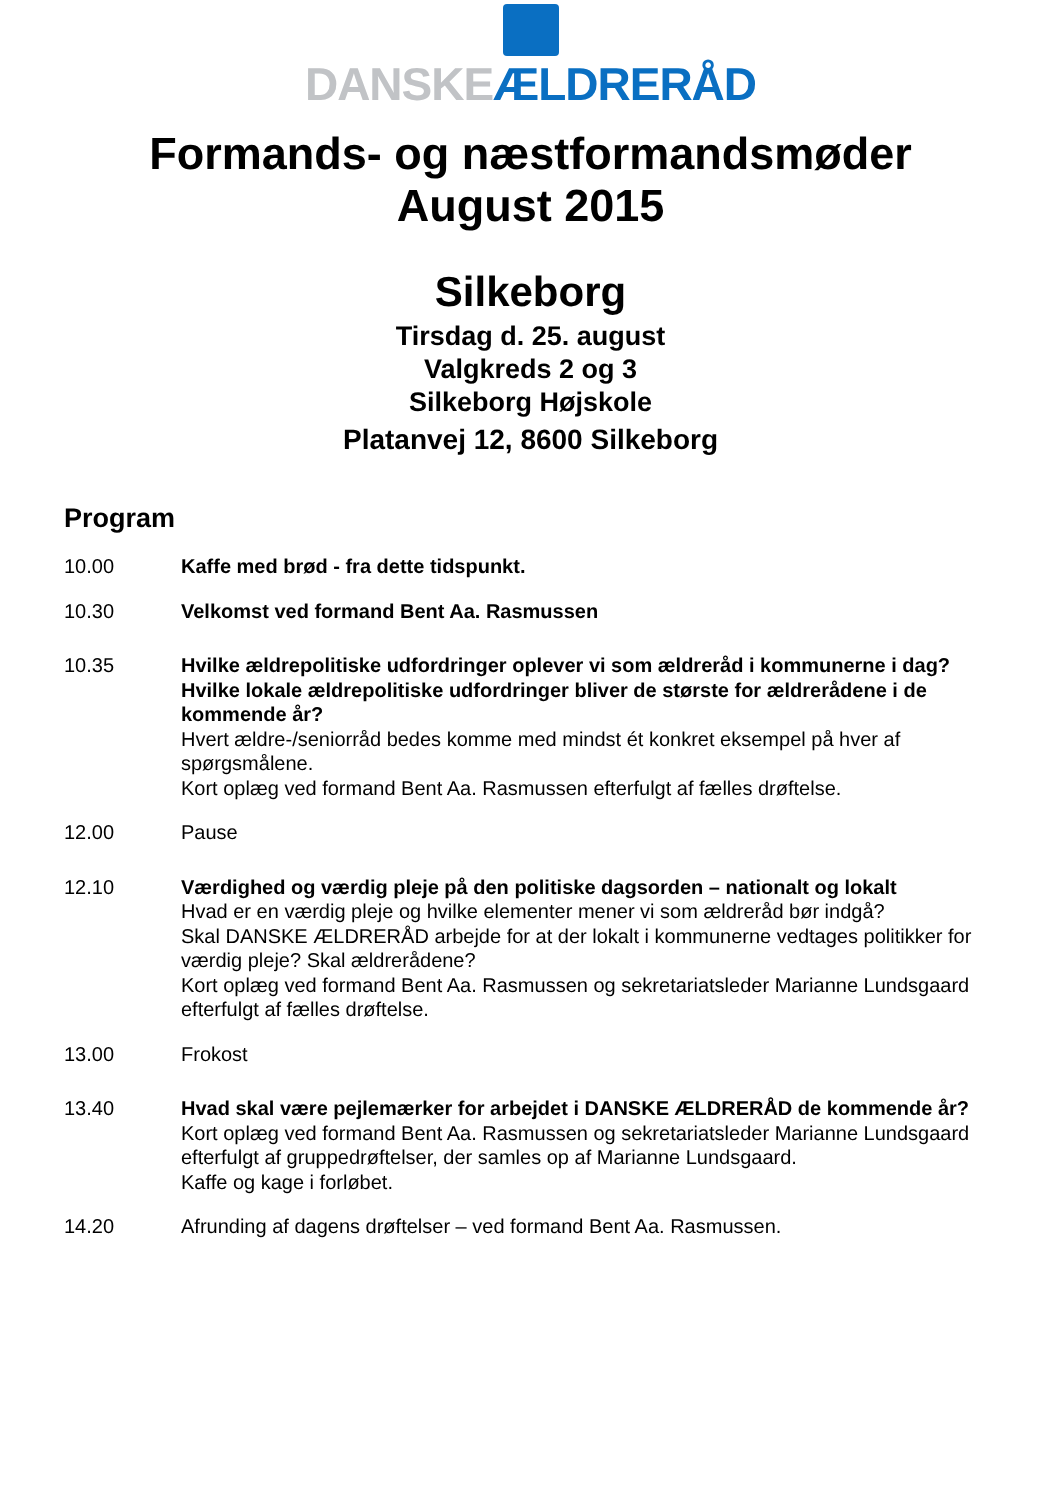DANSKE ÆLDRERÅD
Formands- og næstformandsmøder
August 2015
Silkeborg
Tirsdag d. 25. august
Valgkreds 2 og 3
Silkeborg Højskole
Platanvej 12, 8600 Silkeborg
Program
10.00 Kaffe med brød - fra dette tidspunkt.
10.30 Velkomst ved formand Bent Aa. Rasmussen
10.35 Hvilke ældrepolitiske udfordringer oplever vi som ældreråd i kommunerne i dag?
Hvilke lokale ældrepolitiske udfordringer bliver de største for ældrerådene i de kommende år?
Hvert ældre-/seniorråd bedes komme med mindst ét konkret eksempel på hver af spørgsmålene.
Kort oplæg ved formand Bent Aa. Rasmussen efterfulgt af fælles drøftelse.
12.00 Pause
12.10 Værdighed og værdig pleje på den politiske dagsorden – nationalt og lokalt
Hvad er en værdig pleje og hvilke elementer mener vi som ældreråd bør indgå?
Skal DANSKE ÆLDRERÅD arbejde for at der lokalt i kommunerne vedtages politikker for værdig pleje? Skal ældrerådene?
Kort oplæg ved formand Bent Aa. Rasmussen og sekretariatsleder Marianne Lundsgaard efterfulgt af fælles drøftelse.
13.00 Frokost
13.40 Hvad skal være pejlemærker for arbejdet i DANSKE ÆLDRERÅD de kommende år?
Kort oplæg ved formand Bent Aa. Rasmussen og sekretariatsleder Marianne Lundsgaard efterfulgt af gruppedrøftelser, der samles op af Marianne Lundsgaard.
Kaffe og kage i forløbet.
14.20 Afrunding af dagens drøftelser – ved formand Bent Aa. Rasmussen.